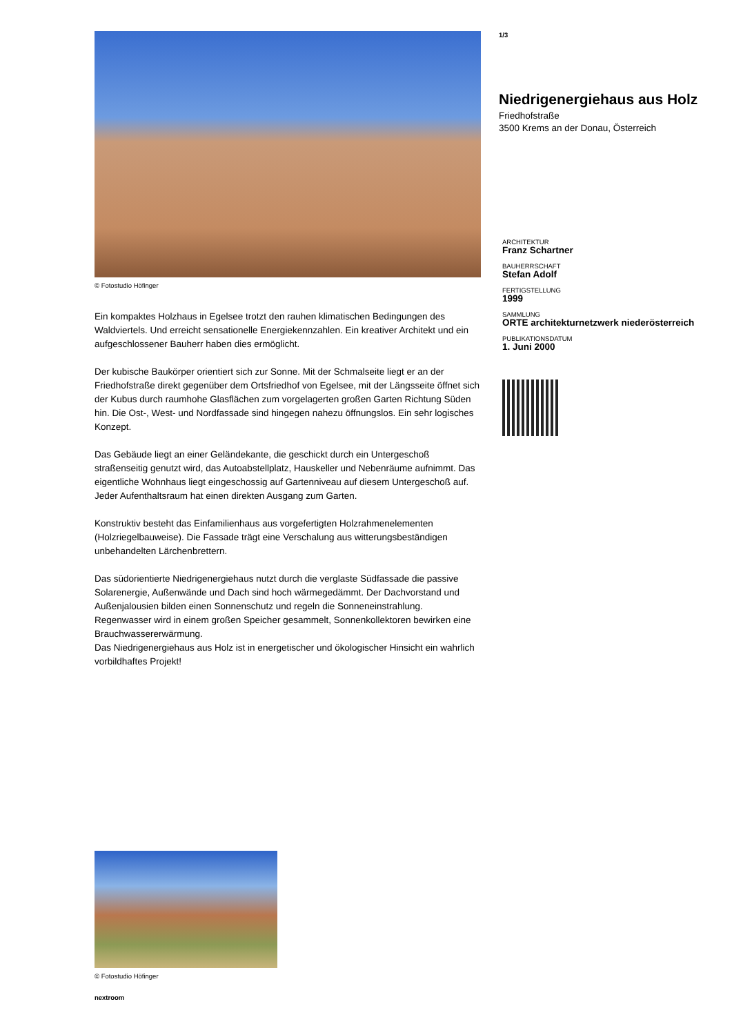© Fotostudio Höfinger
Ein kompaktes Holzhaus in Egelsee trotzt den rauhen klimatischen Bedingungen des Waldviertels. Und erreicht sensationelle Energiekennzahlen. Ein kreativer Architekt und ein aufgeschlossener Bauherr haben dies ermöglicht.
Der kubische Baukörper orientiert sich zur Sonne. Mit der Schmalseite liegt er an der Friedhofstraße direkt gegenüber dem Ortsfriedhof von Egelsee, mit der Längsseite öffnet sich der Kubus durch raumhohe Glasflächen zum vorgelagerten großen Garten Richtung Süden hin. Die Ost-, West- und Nordfassade sind hingegen nahezu öffnungslos. Ein sehr logisches Konzept.
Das Gebäude liegt an einer Geländekante, die geschickt durch ein Untergeschoß straßenseitig genutzt wird, das Autoabstellplatz, Hauskeller und Nebenräume aufnimmt. Das eigentliche Wohnhaus liegt eingeschossig auf Gartenniveau auf diesem Untergeschoß auf. Jeder Aufenthaltsraum hat einen direkten Ausgang zum Garten.
Konstruktiv besteht das Einfamilienhaus aus vorgefertigten Holzrahmenelementen (Holzriegelbauweise). Die Fassade trägt eine Verschalung aus witterungsbeständigen unbehandelten Lärchenbrettern.
Das südorientierte Niedrigenergiehaus nutzt durch die verglaste Südfassade die passive Solarenergie, Außenwände und Dach sind hoch wärmegedämmt. Der Dachvorstand und Außenjalousien bilden einen Sonnenschutz und regeln die Sonneneinstrahlung. Regenwasser wird in einem großen Speicher gesammelt, Sonnenkollektoren bewirken eine Brauchwassererwärmung.
Das Niedrigenergiehaus aus Holz ist in energetischer und ökologischer Hinsicht ein wahrlich vorbildhaftes Projekt!
1/3
Niedrigenergiehaus aus Holz
Friedhofstraße
3500 Krems an der Donau, Österreich
ARCHITEKTUR
Franz Schartner
BAUHERRSCHAFT
Stefan Adolf
FERTIGSTELLUNG
1999
SAMMLUNG
ORTE architekturnetzwerk niederösterreich
PUBLIKATIONSDATUM
1. Juni 2000
© Fotostudio Höfinger
nextroom